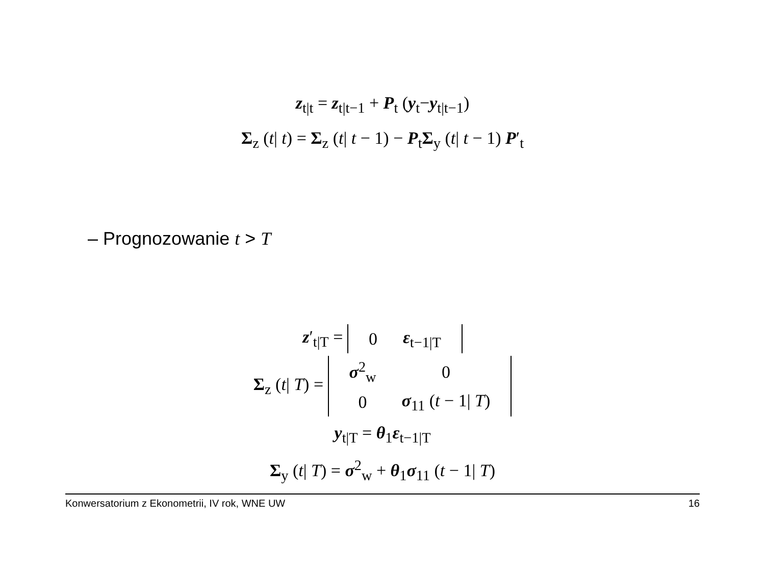z<sub>t|t</sub> = z<sub>t|t−1</sub> + P<sub>t</sub> (y<sub>t</sub>−y<sub>t|t−1</sub>)
Σ<sub>z</sub> (t| t) = Σ<sub>z</sub> (t| t − 1) − P<sub>t</sub>Σ<sub>y</sub> (t| t − 1) P′<sub>t</sub>
– Prognozowanie t > T
z′<sub>t|T</sub> =
| 0 | ε<sub>t−1/T</sub> |
Σ<sub>z</sub> (t| T) =
| σ<sup>2</sup><sub>w</sub> | 0 |
| 0 | σ<sub>11</sub> ( t − 1/ T ) |
y<sub>t|T</sub> = θ<sub>1</sub>ε<sub>t−1|T</sub>
Σ<sub>y</sub> (t| T) = σ<sup>2</sup><sub>w</sub> + θ<sub>1</sub>σ<sub>11</sub> (t − 1| T)
Konwersatorium z Ekonometrii, IV rok, WNE UW 16